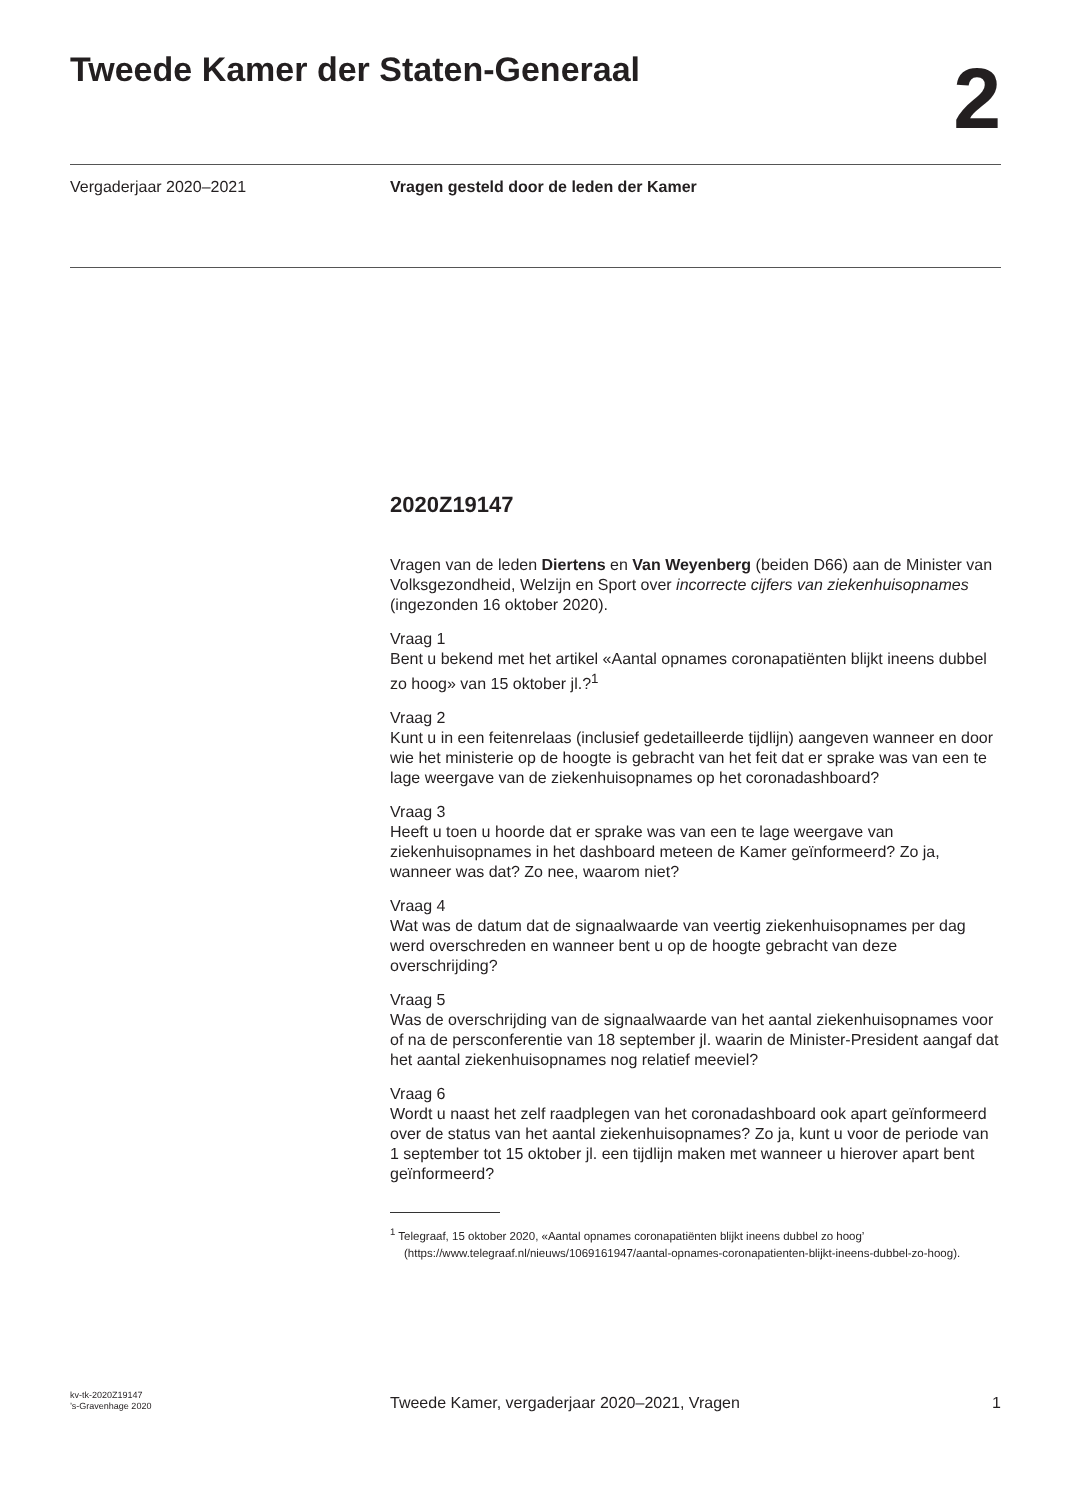Tweede Kamer der Staten-Generaal
2
Vergaderjaar 2020–2021 Vragen gesteld door de leden der Kamer
2020Z19147
Vragen van de leden Diertens en Van Weyenberg (beiden D66) aan de Minister van Volksgezondheid, Welzijn en Sport over incorrecte cijfers van ziekenhuisopnames (ingezonden 16 oktober 2020).
Vraag 1
Bent u bekend met het artikel «Aantal opnames coronapatiënten blijkt ineens dubbel zo hoog» van 15 oktober jl.?<sup>1</sup>
Vraag 2
Kunt u in een feitenrelaas (inclusief gedetailleerde tijdlijn) aangeven wanneer en door wie het ministerie op de hoogte is gebracht van het feit dat er sprake was van een te lage weergave van de ziekenhuisopnames op het coronadashboard?
Vraag 3
Heeft u toen u hoorde dat er sprake was van een te lage weergave van ziekenhuisopnames in het dashboard meteen de Kamer geïnformeerd? Zo ja, wanneer was dat? Zo nee, waarom niet?
Vraag 4
Wat was de datum dat de signaalwaarde van veertig ziekenhuisopnames per dag werd overschreden en wanneer bent u op de hoogte gebracht van deze overschrijding?
Vraag 5
Was de overschrijding van de signaalwaarde van het aantal ziekenhuisopnames voor of na de persconferentie van 18 september jl. waarin de Minister-President aangaf dat het aantal ziekenhuisopnames nog relatief meeviel?
Vraag 6
Wordt u naast het zelf raadplegen van het coronadashboard ook apart geïnformeerd over de status van het aantal ziekenhuisopnames? Zo ja, kunt u voor de periode van 1 september tot 15 oktober jl. een tijdlijn maken met wanneer u hierover apart bent geïnformeerd?
<sup>1</sup> Telegraaf, 15 oktober 2020, «Aantal opnames coronapatiënten blijkt ineens dubbel zo hoog’ (https://www.telegraaf.nl/nieuws/1069161947/aantal-opnames-coronapatienten-blijkt-ineens-dubbel-zo-hoog).
kv-tk-2020Z19147
’s-Gravenhage 2020
Tweede Kamer, vergaderjaar 2020–2021, Vragen
1